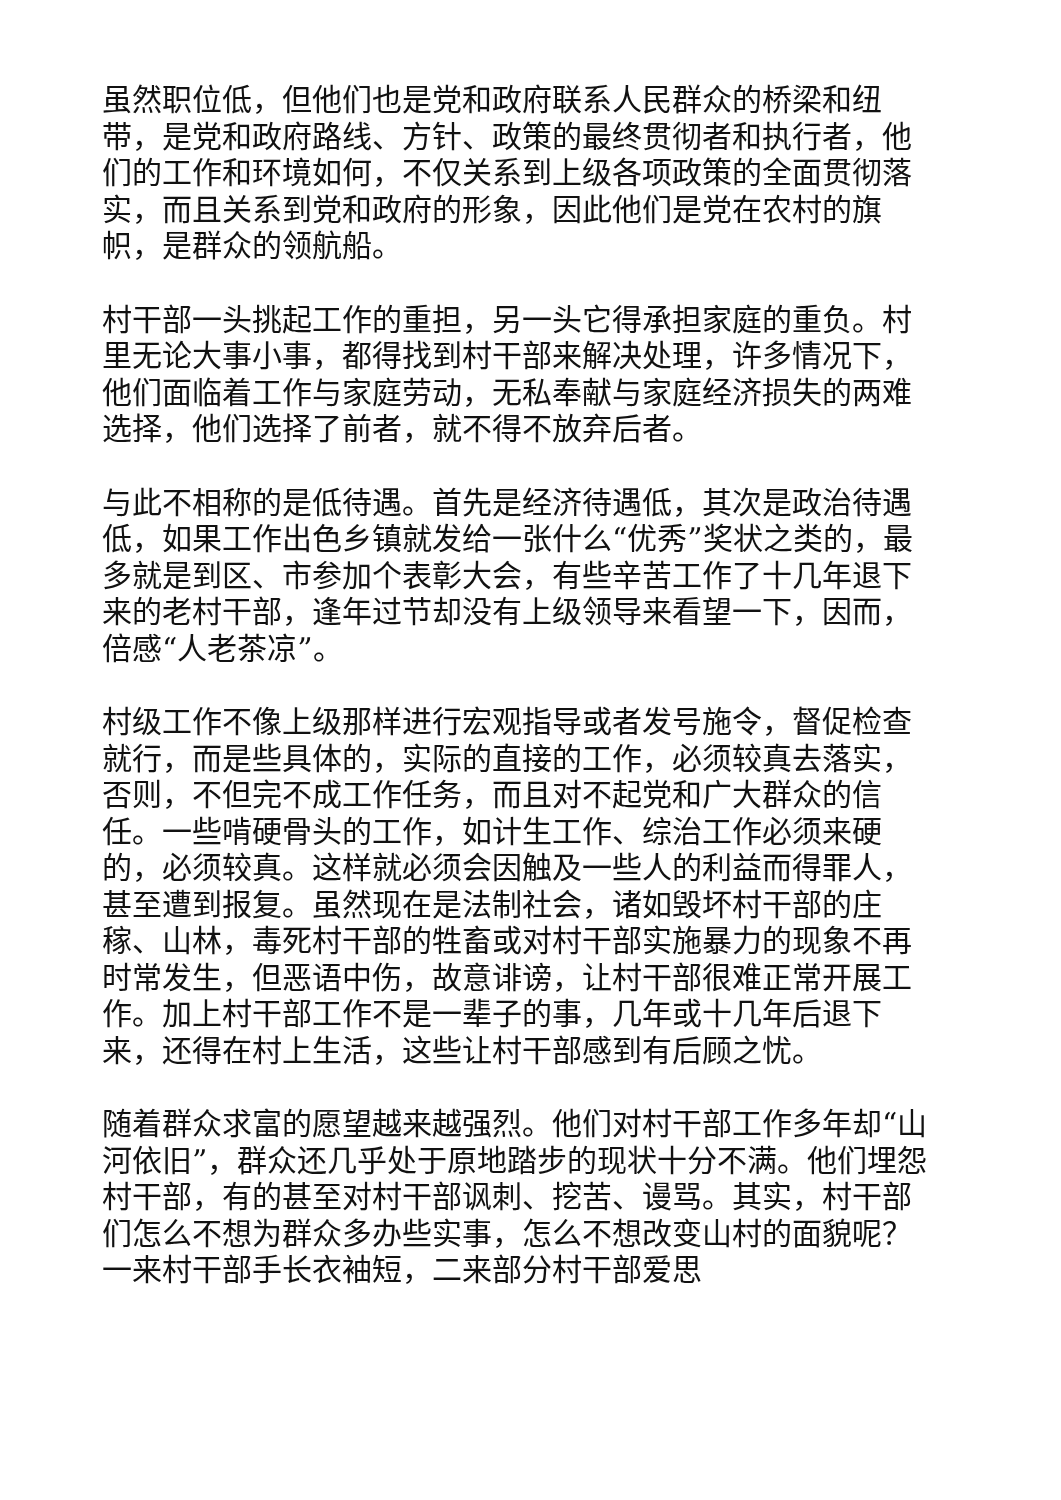虽然职位低，但他们也是党和政府联系人民群众的桥梁和纽带，是党和政府路线、方针、政策的最终贯彻者和执行者，他们的工作和环境如何，不仅关系到上级各项政策的全面贯彻落实，而且关系到党和政府的形象，因此他们是党在农村的旗帜，是群众的领航船。
村干部一头挑起工作的重担，另一头它得承担家庭的重负。村里无论大事小事，都得找到村干部来解决处理，许多情况下，他们面临着工作与家庭劳动，无私奉献与家庭经济损失的两难选择，他们选择了前者，就不得不放弃后者。
与此不相称的是低待遇。首先是经济待遇低，其次是政治待遇低，如果工作出色乡镇就发给一张什么“优秀”奖状之类的，最多就是到区、市参加个表彰大会，有些辛苦工作了十几年退下来的老村干部，逢年过节却没有上级领导来看望一下，因而，倍感“人老茶凉”。
村级工作不像上级那样进行宏观指导或者发号施令，督促检查就行，而是些具体的，实际的直接的工作，必须较真去落实，否则，不但完不成工作任务，而且对不起党和广大群众的信任。一些啃硬骨头的工作，如计生工作、综治工作必须来硬的，必须较真。这样就必须会因触及一些人的利益而得罪人，甚至遭到报复。虽然现在是法制社会，诸如毁坏村干部的庄稼、山林，毒死村干部的牲畜或对村干部实施暴力的现象不再时常发生，但恶语中伤，故意诽谤，让村干部很难正常开展工作。加上村干部工作不是一辈子的事，几年或十几年后退下来，还得在村上生活，这些让村干部感到有后顾之忧。
随着群众求富的愿望越来越强烈。他们对村干部工作多年却“山河依旧”，群众还几乎处于原地踏步的现状十分不满。他们埋怨村干部，有的甚至对村干部讽刺、挖苦、谩骂。其实，村干部们怎么不想为群众多办些实事，怎么不想改变山村的面貌呢？一来村干部手长衣袖短，二来部分村干部爱思